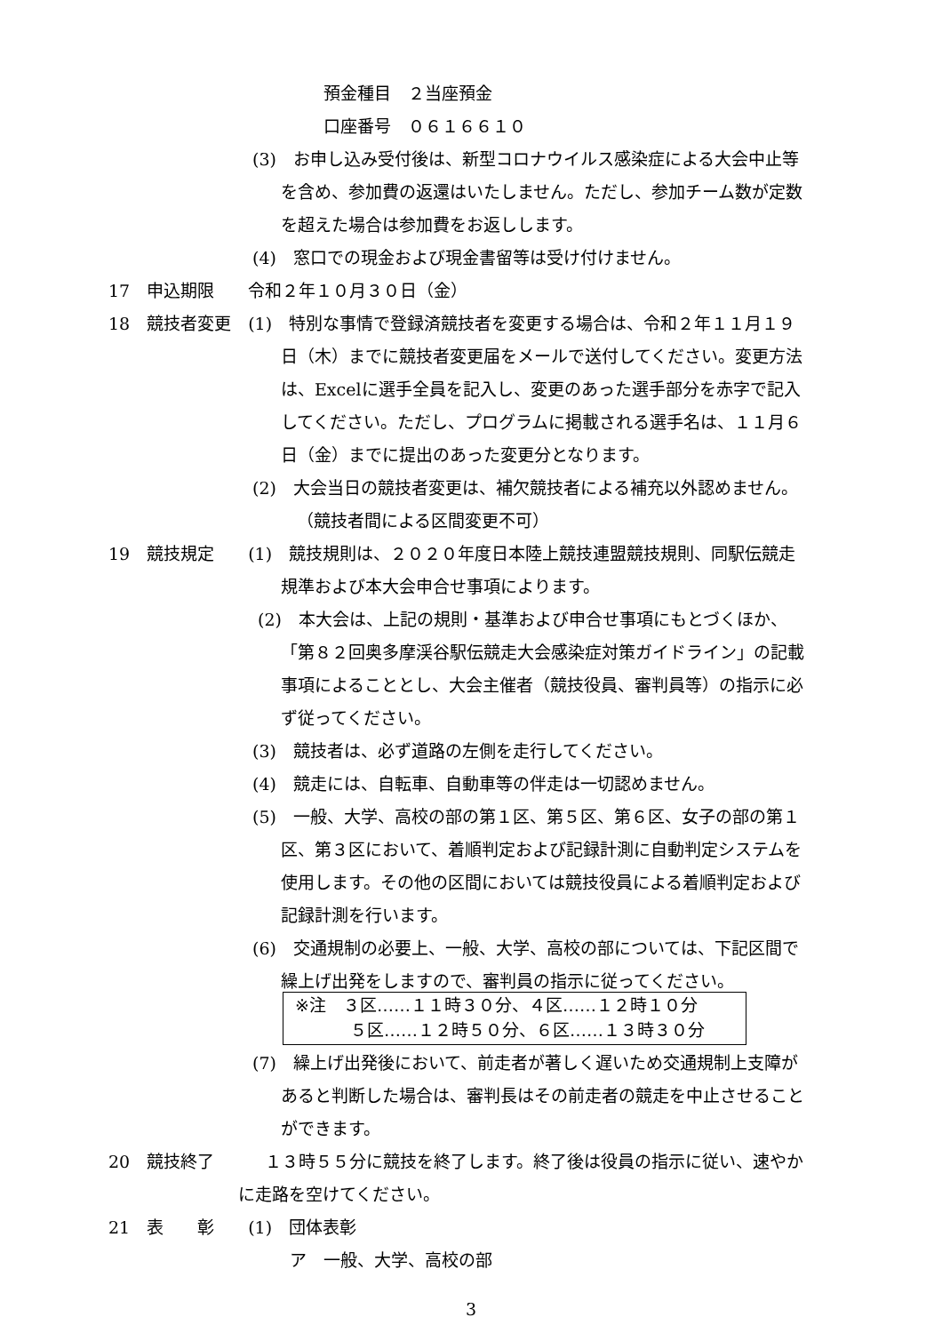預金種目　２当座預金
口座番号　０６１６６１０
(3)　お申し込み受付後は、新型コロナウイルス感染症による大会中止等
を含め、参加費の返還はいたしません。ただし、参加チーム数が定数
を超えた場合は参加費をお返しします。
(4)　窓口での現金および現金書留等は受け付けません。
17　申込期限　　令和２年１０月３０日（金）
18　競技者変更　(1)　特別な事情で登録済競技者を変更する場合は、令和２年１１月１９
日（木）までに競技者変更届をメールで送付してください。変更方法
は、Excelに選手全員を記入し、変更のあった選手部分を赤字で記入
してください。ただし、プログラムに掲載される選手名は、１１月６
日（金）までに提出のあった変更分となります。
(2)　大会当日の競技者変更は、補欠競技者による補充以外認めません。
（競技者間による区間変更不可）
19　競技規定　　(1)　競技規則は、２０２０年度日本陸上競技連盟競技規則、同駅伝競走
規準および本大会申合せ事項によります。
(2)　本大会は、上記の規則・基準および申合せ事項にもとづくほか、
「第８２回奥多摩渓谷駅伝競走大会感染症対策ガイドライン」の記載
事項によることとし、大会主催者（競技役員、審判員等）の指示に必
ず従ってください。
(3)　競技者は、必ず道路の左側を走行してください。
(4)　競走には、自転車、自動車等の伴走は一切認めません。
(5)　一般、大学、高校の部の第１区、第５区、第６区、女子の部の第１
区、第３区において、着順判定および記録計測に自動判定システムを
使用します。その他の区間においては競技役員による着順判定および
記録計測を行います。
(6)　交通規制の必要上、一般、大学、高校の部については、下記区間で
繰上げ出発をしますので、審判員の指示に従ってください。
※注　３区……１１時３０分、４区……１２時１０分
５区……１２時５０分、６区……１３時３０分
(7)　繰上げ出発後において、前走者が著しく遅いため交通規制上支障が
あると判断した場合は、審判長はその前走者の競走を中止させること
ができます。
20　競技終了　　　１３時５５分に競技を終了します。終了後は役員の指示に従い、速やか
に走路を空けてください。
21　表　　彰　　(1)　団体表彰
ア　一般、大学、高校の部
3